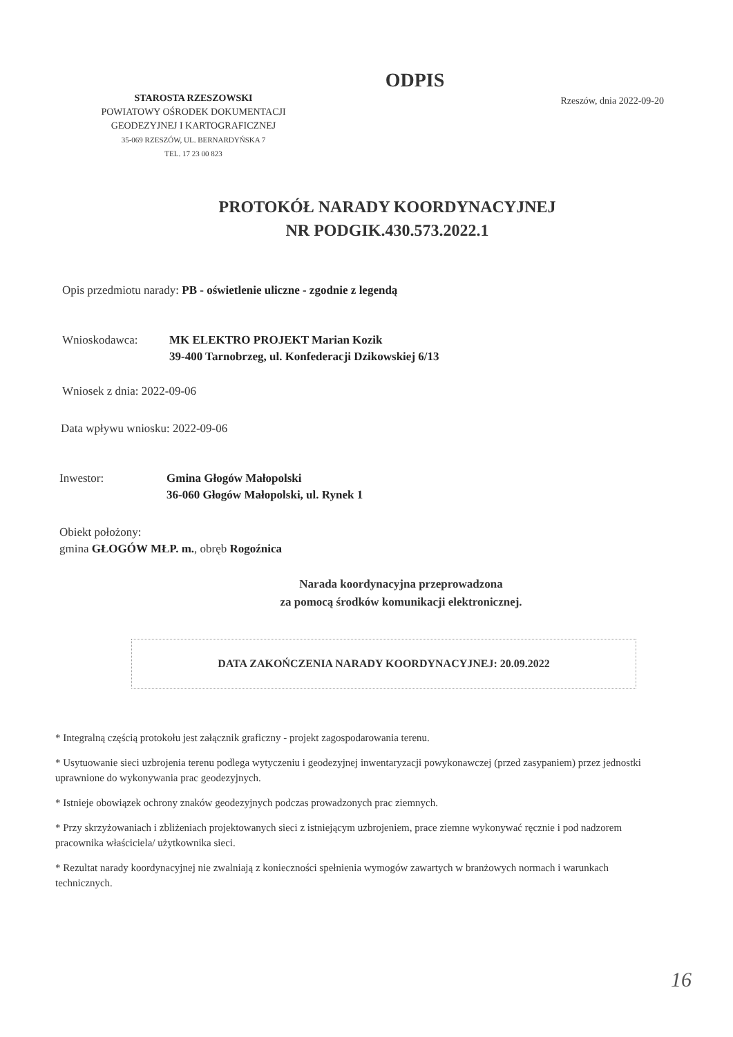ODPIS
STAROSTA RZESZOWSKI
POWIATOWY OŚRODEK DOKUMENTACJI
GEODEZYJNEJ I KARTOGRAFICZNEJ
35-069 RZESZÓW, UL. BERNARDYŃSKA 7
TEL. 17 23 00 823
Rzeszów, dnia 2022-09-20
PROTOKÓŁ NARADY KOORDYNACYJNEJ
NR PODGIK.430.573.2022.1
Opis przedmiotu narady: PB - oświetlenie uliczne - zgodnie z legendą
Wnioskodawca: MK ELEKTRO PROJEKT Marian Kozik
39-400 Tarnobrzeg, ul. Konfederacji Dzikowskiej 6/13
Wniosek z dnia: 2022-09-06
Data wpływu wniosku: 2022-09-06
Inwestor: Gmina Głogów Małopolski
36-060 Głogów Małopolski, ul. Rynek 1
Obiekt położony:
gmina GŁOGÓW MŁP. m., obręb Rogoźnica
Narada koordynacyjna przeprowadzona
za pomocą środków komunikacji elektronicznej.
DATA ZAKOŃCZENIA NARADY KOORDYNACYJNEJ: 20.09.2022
* Integralną częścią protokołu jest załącznik graficzny - projekt zagospodarowania terenu.
* Usytuowanie sieci uzbrojenia terenu podlega wytyczeniu i geodezyjnej inwentaryzacji powykonawczej (przed zasypaniem) przez jednostki uprawnione do wykonywania prac geodezyjnych.
* Istnieje obowiązek ochrony znaków geodezyjnych podczas prowadzonych prac ziemnych.
* Przy skrzyżowaniach i zbliżeniach projektowanych sieci z istniejącym uzbrojeniem, prace ziemne wykonywać ręcznie i pod nadzorem pracownika właściciela/ użytkownika sieci.
* Rezultat narady koordynacyjnej nie zwalniają z konieczności spełnienia wymogów zawartych w branżowych normach i warunkach technicznych.
16